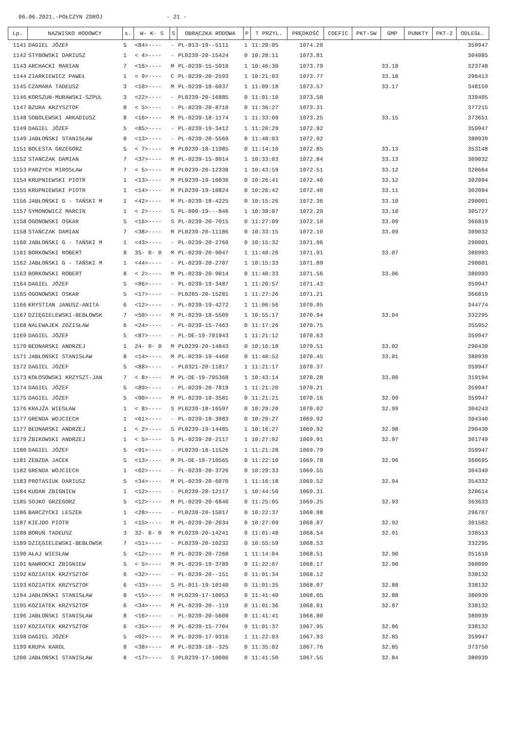06.06.2021.-POŁCZYN ZDRÓJ - 21 -
| Lp. | NAZWISKO HODOWCY | s. | W- K- S | S | OBRĄCZKA RODOWA | P | T PRZYL. | PRĘDKOŚĆ | COEFIC | PKT-SW | GMP | PUNKTY | PKT-2 | ODLEGŁ. |
| --- | --- | --- | --- | --- | --- | --- | --- | --- | --- | --- | --- | --- | --- | --- |
| 1141 | DAGIEL JÓZEF | 5 | <84>---- | - | PL-013-19--5111 | 1 | 11:20:05 | 1074.20 | | | | | | 359947 |
| 1142 | STYBOWSKI DARIUSZ | 1 | < 4>---- | - | PL0239-20-15424 | 0 | 10:28:11 | 1073.81 | | | | | | 304085 |
| 1143 | ARCHACKI MARIAN | 7 | <16>---- | M | PL-0239-15-5910 | 1 | 10:46:30 | 1073.79 | | | 33.18 | | | 323748 |
| 1144 | ZIARKIEWICZ PAWEŁ | 1 | < 9>---- | C | PL-0239-20-2593 | 1 | 10:21:03 | 1073.77 | | | 33.18 | | | 296413 |
| 1145 | CZAMARA TADEUSZ | 3 | <10>---- | M | PL-0239-18-6037 | 1 | 11:09:18 | 1073.57 | | | 33.17 | | | 348159 |
| 1146 | KORSZUN-MURAWSKI-SZPUL | 3 | <22>---- | - | PL0239-20-16885 | 0 | 11:01:10 | 1073.50 | | | | | | 339405 |
| 1147 | BZURA KRZYSZTOF | 8 | < 5>---- | - | PL-0239-20-8710 | 0 | 11:36:27 | 1073.31 | | | | | | 377215 |
| 1148 | SOBOLEWSKI ARKADIUSZ | 8 | <16>---- | M | PL-0239-18-1174 | 1 | 11:33:09 | 1073.25 | | | 33.15 | | | 373651 |
| 1149 | DAGIEL JÓZEF | 5 | <85>---- | - | PL-0239-19-3412 | 1 | 11:20:29 | 1072.92 | | | | | | 359947 |
| 1149 | JABŁOŃSKI STANISŁAW | 8 | <13>---- | - | PL-0239-20-5569 | 0 | 11:40:03 | 1072.92 | | | | | | 380939 |
| 1151 | BOLESTA GRZEGORZ | 5 | < 7>---- | M | PL0239-18-11985 | 0 | 11:14:10 | 1072.85 | | | 33.13 | | | 353148 |
| 1152 | STAŃCZAK DAMIAN | 7 | <37>---- | M | PL-0239-15-8014 | 1 | 10:33:03 | 1072.84 | | | 33.13 | | | 309032 |
| 1153 | PARZYCH MIROSŁAW | 7 | < 5>---- | M | PL0239-20-12338 | 1 | 10:43:59 | 1072.51 | | | 33.12 | | | 320664 |
| 1154 | KRUPNIEWSKI PIOTR | 1 | <13>---- | M | PL0239-19-10836 | 0 | 10:26:41 | 1072.46 | | | 33.12 | | | 302094 |
| 1155 | KRUPNIEWSKI PIOTR | 1 | <14>---- | M | PL0239-19-10824 | 0 | 10:26:42 | 1072.40 | | | 33.11 | | | 302094 |
| 1156 | JABŁOŃSKI G - TAŃSKI M | 1 | <42>---- | M | PL-0239-18-4225 | 0 | 10:15:26 | 1072.36 | | | 33.10 | | | 290001 |
| 1157 | SYMONOWICZ MARCIN | 1 | < 2>---- | S | PL-090-19---846 | 1 | 10:30:07 | 1072.29 | | | 33.10 | | | 305727 |
| 1158 | OGONOWSKI OSKAR | 5 | <16>---- | S | PL-0239-20-7015 | 0 | 11:27:09 | 1072.10 | | | 33.09 | | | 366819 |
| 1158 | STAŃCZAK DAMIAN | 7 | <38>---- | M | PL0239-20-11186 | 0 | 10:33:15 | 1072.10 | | | 33.09 | | | 309032 |
| 1160 | JABŁOŃSKI G - TAŃSKI M | 1 | <43>---- | - | PL-0239-20-2769 | 0 | 10:15:32 | 1071.96 | | | | | | 290001 |
| 1161 | BORKOWSKI ROBERT | 8 | 35- 0- 0 | M | PL-0239-20-9047 | 1 | 11:40:26 | 1071.91 | | | 33.07 | | | 380993 |
| 1162 | JABŁOŃSKI G - TAŃSKI M | 1 | <44>---- | - | PL-0239-20-2707 | 1 | 10:15:33 | 1071.89 | | | | | | 290001 |
| 1163 | BORKOWSKI ROBERT | 8 | < 2>---- | M | PL-0239-20-9014 | 0 | 11:40:33 | 1071.56 | | | 33.06 | | | 380993 |
| 1164 | DAGIEL JÓZEF | 5 | <86>---- | - | PL-0239-19-3487 | 1 | 11:20:57 | 1071.43 | | | | | | 359947 |
| 1165 | OGONOWSKI OSKAR | 5 | <17>---- | - | PL0285-20-15281 | 1 | 11:27:26 | 1071.21 | | | | | | 366819 |
| 1166 | KRYSTIAN JANUSZ-ANITA | 6 | <12>---- | - | PL-0239-19-4272 | 1 | 11:06:56 | 1070.95 | | | | | | 344774 |
| 1167 | DZIĘGIELEWSKI-BEBŁOWSK | 7 | <50>---- | M | PL-0239-18-5509 | 1 | 10:55:17 | 1070.94 | | | 33.04 | | | 332295 |
| 1168 | NALEWAJEK ZDZISŁAW | 6 | <24>---- | - | PL-0239-15-7463 | 0 | 11:17:26 | 1070.75 | | | | | | 355952 |
| 1169 | DAGIEL JÓZEF | 5 | <87>---- | - | PL-DE-19-701943 | 1 | 11:21:12 | 1070.63 | | | | | | 359947 |
| 1170 | BEDNARSKI ANDRZEJ | 1 | 24- 0- 0 | M | PL0239-20-14843 | 0 | 10:16:18 | 1070.51 | | | 33.02 | | | 290430 |
| 1171 | JABŁOŃSKI STANISŁAW | 8 | <14>---- | M | PL-0239-19-4460 | 0 | 11:40:52 | 1070.45 | | | 33.01 | | | 380939 |
| 1172 | DAGIEL JÓZEF | 5 | <88>---- | - | PL0321-20-11817 | 1 | 11:21:17 | 1070.37 | | | | | | 359947 |
| 1173 | KOŁOSOWSKI KRZYSZT-JAN | 7 | < 8>---- | M | PL-DE-19-705368 | 1 | 10:43:14 | 1070.28 | | | 33.00 | | | 319194 |
| 1174 | DAGIEL JÓZEF | 5 | <89>---- | - | PL-0239-20-7819 | 1 | 11:21:20 | 1070.21 | | | | | | 359947 |
| 1175 | DAGIEL JÓZEF | 5 | <90>---- | M | PL-0239-19-3581 | 0 | 11:21:21 | 1070.16 | | | 32.99 | | | 359947 |
| 1176 | KRAJŻA WIESŁAW | 1 | < 8>---- | S | PL0239-18-16597 | 0 | 10:29:20 | 1070.02 | | | 32.99 | | | 304243 |
| 1177 | GRENDA WOJCIECH | 1 | <61>---- | - | PL-0239-18-3983 | 0 | 10:29:27 | 1069.92 | | | | | | 304340 |
| 1177 | BEDNARSKI ANDRZEJ | 1 | < 2>---- | S | PL0239-19-14485 | 1 | 10:16:27 | 1069.92 | | | 32.98 | | | 290430 |
| 1179 | ŻBIKOWSKI ANDRZEJ | 1 | < 5>---- | S | PL-0239-20-2117 | 1 | 10:27:02 | 1069.91 | | | 32.97 | | | 301749 |
| 1180 | DAGIEL JÓZEF | 5 | <91>---- | - | PL0239-18-11526 | 1 | 11:21:28 | 1069.79 | | | | | | 359947 |
| 1181 | ZEBZDA JACEK | 5 | <13>---- | M | PL-DE-19-710565 | 0 | 11:22:10 | 1069.78 | | | 32.96 | | | 360695 |
| 1182 | GRENDA WOJCIECH | 1 | <62>---- | - | PL-0239-20-3726 | 0 | 10:29:33 | 1069.55 | | | | | | 304340 |
| 1183 | PROTASIUK DARIUSZ | 5 | <34>---- | M | PL-0239-20-6070 | 1 | 11:16:18 | 1069.52 | | | 32.94 | | | 354332 |
| 1184 | KUDAN ZBIGNIEW | 1 | <12>---- | - | PL0239-20-12117 | 1 | 10:44:50 | 1069.31 | | | | | | 320614 |
| 1185 | SOJKO GRZEGORZ | 5 | <12>---- | M | PL-0239-20-6846 | 0 | 11:25:05 | 1069.25 | | | 32.93 | | | 363633 |
| 1186 | BARCZYCKI LESZEK | 1 | <28>---- | - | PL0239-20-15017 | 0 | 10:22:37 | 1068.98 | | | | | | 296767 |
| 1187 | KIEJDO PIOTR | 1 | <15>---- | M | PL-0239-20-2034 | 0 | 10:27:09 | 1068.87 | | | 32.92 | | | 301582 |
| 1188 | BORUŃ TADEUSZ | 3 | 32- 0- 0 | M | PL0239-20-14241 | 0 | 11:01:48 | 1068.54 | | | 32.91 | | | 338513 |
| 1189 | DZIĘGIELEWSKI-BEBŁOWSK | 7 | <51>---- | - | PL0239-20-10232 | 0 | 10:55:59 | 1068.53 | | | | | | 332295 |
| 1190 | AŁAJ WIESŁAW | 5 | <12>---- | M | PL-0239-20-7260 | 1 | 11:14:04 | 1068.51 | | | 32.90 | | | 351610 |
| 1191 | NAWROCKI ZBIGNIEW | 5 | < 5>---- | M | PL-0239-19-3789 | 0 | 11:22:07 | 1068.17 | | | 32.90 | | | 360099 |
| 1192 | KOZIATEK KRZYSZTOF | 6 | <32>---- | - | PL-0239-20--151 | 0 | 11:01:34 | 1068.12 | | | | | | 338132 |
| 1193 | KOZIATEK KRZYSZTOF | 6 | <33>---- | S | PL-011-19-10140 | 0 | 11:01:35 | 1068.07 | | | 32.88 | | | 338132 |
| 1194 | JABŁOŃSKI STANISŁAW | 8 | <15>---- | M | PL0239-17-10053 | 0 | 11:41:40 | 1068.05 | | | 32.88 | | | 380939 |
| 1195 | KOZIATEK KRZYSZTOF | 6 | <34>---- | M | PL-0239-20--119 | 0 | 11:01:36 | 1068.01 | | | 32.87 | | | 338132 |
| 1196 | JABŁOŃSKI STANISŁAW | 8 | <16>---- | - | PL-0239-20-5600 | 0 | 11:41:41 | 1068.00 | | | | | | 380939 |
| 1197 | KOZIATEK KRZYSZTOF | 6 | <35>---- | M | PL-0239-15-7704 | 0 | 11:01:37 | 1067.95 | | | 32.86 | | | 338132 |
| 1198 | DAGIEL JÓZEF | 5 | <92>---- | M | PL-0239-17-9316 | 1 | 11:22:03 | 1067.93 | | | 32.85 | | | 359947 |
| 1199 | KRUPA KAROL | 8 | <38>---- | M | PL-0239-18--325 | 0 | 11:35:02 | 1067.76 | | | 32.85 | | | 373750 |
| 1200 | JABŁOŃSKI STANISŁAW | 8 | <17>---- | S | PL0239-17-10086 | 0 | 11:41:50 | 1067.55 | | | 32.84 | | | 380939 |